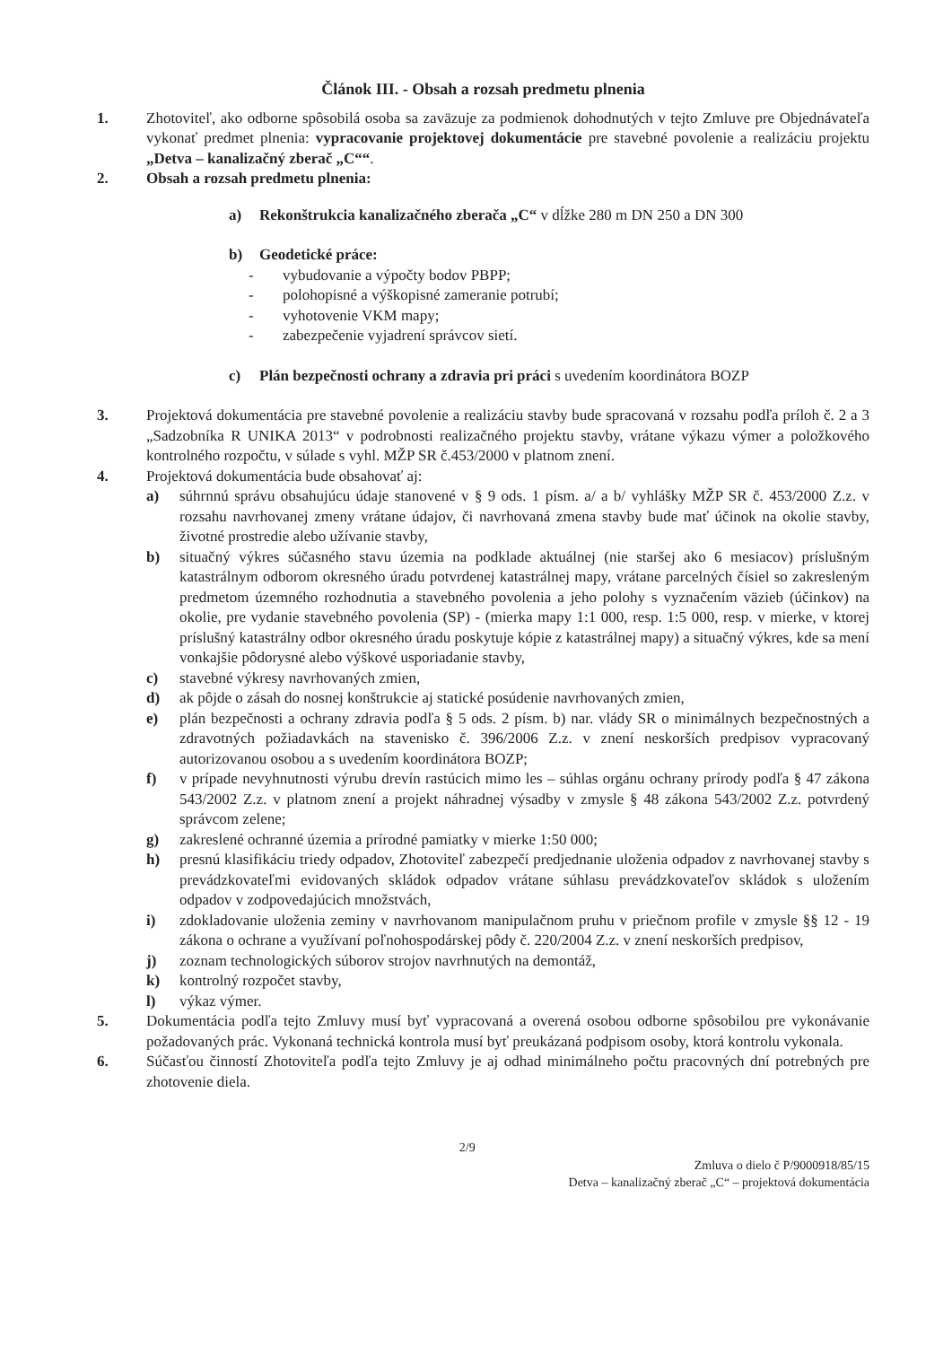Článok III. - Obsah a rozsah predmetu plnenia
1. Zhotoviteľ, ako odborne spôsobilá osoba sa zaväzuje za podmienok dohodnutých v tejto Zmluve pre Objednávateľa vykonať predmet plnenia: vypracovanie projektovej dokumentácie pre stavebné povolenie a realizáciu projektu „Detva – kanalizačný zberač „C““.
2. Obsah a rozsah predmetu plnenia:
a) Rekonštrukcia kanalizačného zberača „C“ v dĺžke 280 m DN 250 a DN 300
b) Geodetické práce:
- vybudovanie a výpočty bodov PBPP;
- polohopisné a výškopisné zameranie potrubí;
- vyhotovenie VKM mapy;
- zabezpečenie vyjadrení správcov sietí.
c) Plán bezpečnosti ochrany a zdravia pri práci s uvedením koordinátora BOZP
3. Projektová dokumentácia pre stavebné povolenie a realizáciu stavby bude spracovaná v rozsahu podľa príloh č. 2 a 3 „Sadzobníka R UNIKA 2013“ v podrobnosti realizačného projektu stavby, vrátane výkazu výmer a položkového kontrolného rozpočtu, v súlade s vyhl. MŽP SR č.453/2000 v platnom znení.
4. Projektová dokumentácia bude obsahovať aj:
a) súhrnnú správu obsahujúcu údaje stanovené v § 9 ods. 1 písm. a/ a b/ vyhlášky MŽP SR č. 453/2000 Z.z. v rozsahu navrhovanej zmeny vrátane údajov, či navrhovaná zmena stavby bude mať účinok na okolie stavby, životné prostredie alebo užívanie stavby,
b) situačný výkres súčasného stavu územia na podklade aktuálnej (nie staršej ako 6 mesiacov) príslušným katastrálnym odborom okresného úradu potvrdenej katastrálnej mapy, vrátane parcelných čísiel so zakresleným predmetom územného rozhodnutia a stavebného povolenia a jeho polohy s vyznačením väzieb (účinkov) na okolie, pre vydanie stavebného povolenia (SP) - (mierka mapy 1:1 000, resp. 1:5 000, resp. v mierke, v ktorej príslušný katastrálny odbor okresného úradu poskytuje kópie z katastrálnej mapy) a situačný výkres, kde sa mení vonkajšie pôdorysné alebo výškové usporiadanie stavby,
c) stavebné výkresy navrhovaných zmien,
d) ak pôjde o zásah do nosnej konštrukcie aj statické posúdenie navrhovaných zmien,
e) plán bezpečnosti a ochrany zdravia podľa § 5 ods. 2 písm. b) nar. vlády SR o minimálnych bezpečnostných a zdravotných požiadavkách na stavenisko č. 396/2006 Z.z. v znení neskorších predpisov vypracovaný autorizovanou osobou a s uvedením koordinátora BOZP;
f) v prípade nevyhnutnosti výrubu drevín rastúcich mimo les – súhlas orgánu ochrany prírody podľa § 47 zákona 543/2002 Z.z. v platnom znení a projekt náhradnej výsadby v zmysle § 48 zákona 543/2002 Z.z. potvrdený správcom zelene;
g) zakreslené ochranné územia a prírodné pamiatky v mierke 1:50 000;
h) presnú klasifikáciu triedy odpadov, Zhotoviteľ zabezpečí predjednanie uloženia odpadov z navrhovanej stavby s prevádzkovateľmi evidovaných skládok odpadov vrátane súhlasu prevádzkovateľov skládok s uložením odpadov v zodpovedajúcich množstvách,
i) zdokladovanie uloženia zeminy v navrhovanom manipulačnom pruhu v priečnom profile v zmysle §§ 12 - 19 zákona o ochrane a využívaní poľnohospodárskej pôdy č. 220/2004 Z.z. v znení neskorších predpisov,
j) zoznam technologických súborov strojov navrhnutých na demontáž,
k) kontrolný rozpočet stavby,
l) výkaz výmer.
5. Dokumentácia podľa tejto Zmluvy musí byť vypracovaná a overená osobou odborne spôsobilou pre vykonávanie požadovaných prác. Vykonaná technická kontrola musí byť preukázaná podpisom osoby, ktorá kontrolu vykonala.
6. Súčasťou činností Zhotoviteľa podľa tejto Zmluvy je aj odhad minimálneho počtu pracovných dní potrebných pre zhotovenie diela.
2/9
Zmluva o dielo č P/9000918/85/15
Detva – kanalizačný zberač „C“ – projektová dokumentácia